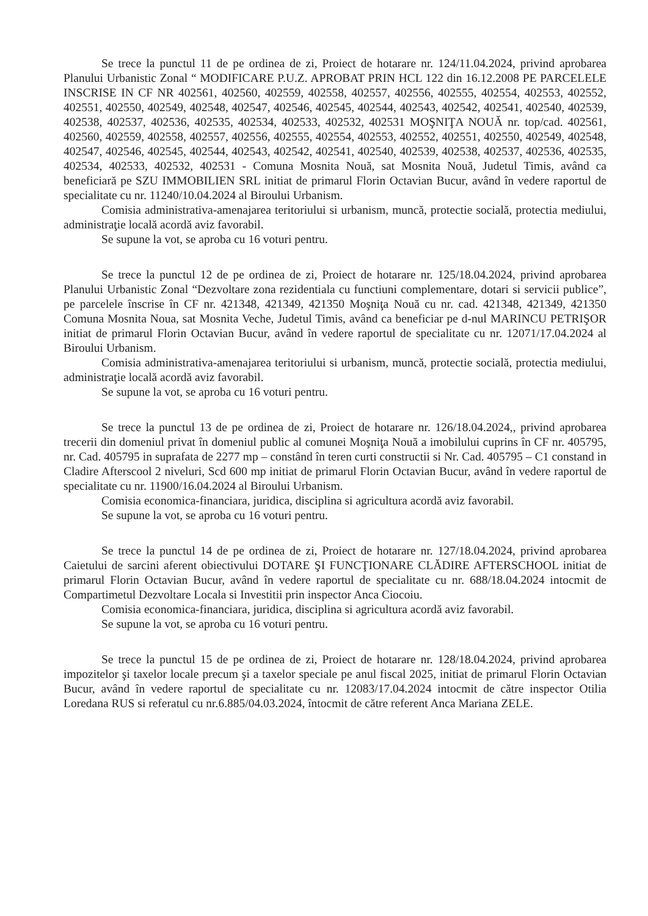Se trece la punctul 11 de pe ordinea de zi, Proiect de hotarare nr. 124/11.04.2024, privind aprobarea Planului Urbanistic Zonal “ MODIFICARE P.U.Z. APROBAT PRIN HCL 122 din 16.12.2008 PE PARCELELE INSCRISE IN CF NR 402561, 402560, 402559, 402558, 402557, 402556, 402555, 402554, 402553, 402552, 402551, 402550, 402549, 402548, 402547, 402546, 402545, 402544, 402543, 402542, 402541, 402540, 402539, 402538, 402537, 402536, 402535, 402534, 402533, 402532, 402531 MOŞNIŢA NOUĂ nr. top/cad. 402561, 402560, 402559, 402558, 402557, 402556, 402555, 402554, 402553, 402552, 402551, 402550, 402549, 402548, 402547, 402546, 402545, 402544, 402543, 402542, 402541, 402540, 402539, 402538, 402537, 402536, 402535, 402534, 402533, 402532, 402531 - Comuna Mosnita Nouă, sat Mosnita Nouă, Judetul Timis, având ca beneficiară pe SZU IMMOBILIEN SRL initiat de primarul Florin Octavian Bucur, având în vedere raportul de specialitate cu nr. 11240/10.04.2024 al Biroului Urbanism.
Comisia administrativa-amenajarea teritoriului si urbanism, muncă, protectie socială, protectia mediului, administraţie locală acordă aviz favorabil.
Se supune la vot, se aproba cu 16 voturi pentru.
Se trece la punctul 12 de pe ordinea de zi, Proiect de hotarare nr. 125/18.04.2024, privind aprobarea Planului Urbanistic Zonal “Dezvoltare zona rezidentiala cu functiuni complementare, dotari si servicii publice”, pe parcelele înscrise în CF nr. 421348, 421349, 421350 Moşniţa Nouă cu nr. cad. 421348, 421349, 421350 Comuna Mosnita Noua, sat Mosnita Veche, Judetul Timis, având ca beneficiar pe d-nul MARINCU PETRIŞOR initiat de primarul Florin Octavian Bucur, având în vedere raportul de specialitate cu nr. 12071/17.04.2024 al Biroului Urbanism.
Comisia administrativa-amenajarea teritoriului si urbanism, muncă, protectie socială, protectia mediului, administraţie locală acordă aviz favorabil.
Se supune la vot, se aproba cu 16 voturi pentru.
Se trece la punctul 13 de pe ordinea de zi, Proiect de hotarare nr. 126/18.04.2024,, privind aprobarea trecerii din domeniul privat în domeniul public al comunei Moşniţa Nouă a imobilului cuprins în CF nr. 405795, nr. Cad. 405795 in suprafata de 2277 mp – constând în teren curti constructii si Nr. Cad. 405795 – C1 constand in Cladire Afterscool 2 niveluri, Scd 600 mp initiat de primarul Florin Octavian Bucur, având în vedere raportul de specialitate cu nr. 11900/16.04.2024 al Biroului Urbanism.
Comisia economica-financiara, juridica, disciplina si agricultura acordă aviz favorabil.
Se supune la vot, se aproba cu 16 voturi pentru.
Se trece la punctul 14 de pe ordinea de zi, Proiect de hotarare nr. 127/18.04.2024, privind aprobarea Caietului de sarcini aferent obiectivului DOTARE ŞI FUNCŢIONARE CLĂDIRE AFTERSCHOOL initiat de primarul Florin Octavian Bucur, având în vedere raportul de specialitate cu nr. 688/18.04.2024 intocmit de Compartimetul Dezvoltare Locala si Investitii prin inspector Anca Ciocoiu.
Comisia economica-financiara, juridica, disciplina si agricultura acordă aviz favorabil.
Se supune la vot, se aproba cu 16 voturi pentru.
Se trece la punctul 15 de pe ordinea de zi, Proiect de hotarare nr. 128/18.04.2024, privind aprobarea impozitelor şi taxelor locale precum şi a taxelor speciale pe anul fiscal 2025, initiat de primarul Florin Octavian Bucur, având în vedere raportul de specialitate cu nr. 12083/17.04.2024 intocmit de către inspector Otilia Loredana RUS si referatul cu nr.6.885/04.03.2024, întocmit de către referent Anca Mariana ZELE.